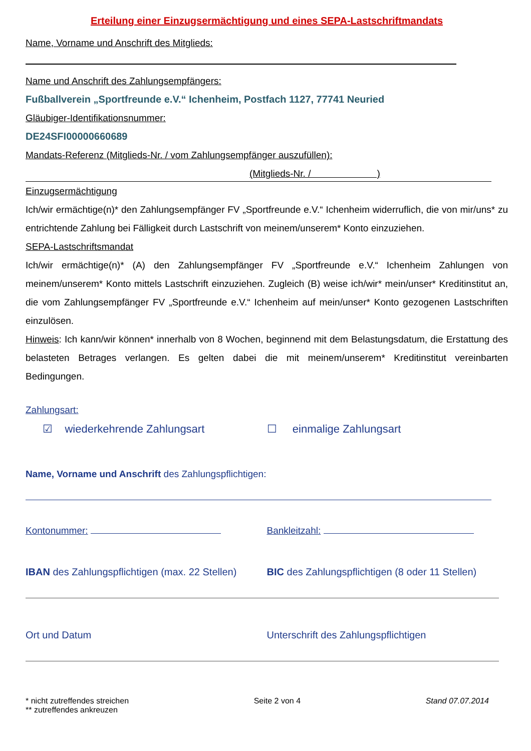Erteilung einer Einzugsermächtigung und eines SEPA-Lastschriftmandats
Name, Vorname und Anschrift des Mitglieds:
Name und Anschrift des Zahlungsempfängers:
Fußballverein „Sportfreunde e.V.“ Ichenheim, Postfach 1127, 77741 Neuried
Gläubiger-Identifikationsnummer:
DE24SFI00000660689
Mandats-Referenz (Mitglieds-Nr. / vom Zahlungsempfänger auszufüllen):
(Mitglieds-Nr. / )
Einzugsermächtigung
Ich/wir ermächtige(n)* den Zahlungsempfänger FV „Sportfreunde e.V.“ Ichenheim widerruflich, die von mir/uns* zu entrichtende Zahlung bei Fälligkeit durch Lastschrift von meinem/unserem* Konto einzuziehen.
SEPA-Lastschriftsmandat
Ich/wir ermächtige(n)* (A) den Zahlungsempfänger FV „Sportfreunde e.V.“ Ichenheim Zahlungen von meinem/unserem* Konto mittels Lastschrift einzuziehen. Zugleich (B) weise ich/wir* mein/unser* Kreditinstitut an, die vom Zahlungsempfänger FV „Sportfreunde e.V.“ Ichenheim auf mein/unser* Konto gezogenen Lastschriften einzulösen.
Hinweis: Ich kann/wir können* innerhalb von 8 Wochen, beginnend mit dem Belastungsdatum, die Erstattung des belasteten Betrages verlangen. Es gelten dabei die mit meinem/unserem* Kreditinstitut vereinbarten Bedingungen.
Zahlungsart:
☑ wiederkehrende Zahlungsart ☐ einmalige Zahlungsart
Name, Vorname und Anschrift des Zahlungspflichtigen:
Kontonummer: Bankleitzahl:
IBAN des Zahlungspflichtigen (max. 22 Stellen)
BIC des Zahlungspflichtigen (8 oder 11 Stellen)
Ort und Datum Unterschrift des Zahlungspflichtigen
* nicht zutreffendes streichen
** zutreffendes ankreuzen
Seite 2 von 4 Stand 07.07.2014